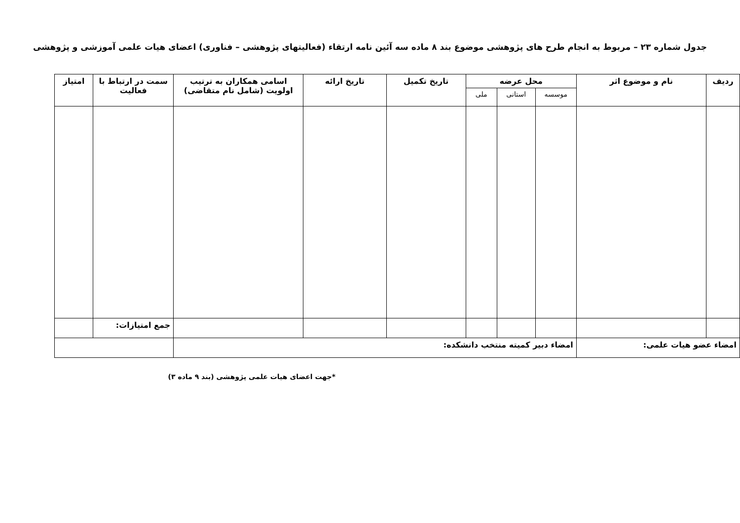جدول شماره ۲۳ – مربوط به انجام طرح های پژوهشی موضوع بند ۸ ماده سه آئین نامه ارتقاء (فعالیتهای پژوهشی – فناوری) اعضای هیات علمی آموزشی و پژوهشی
| ردیف | نام و موضوع اثر | محل عرضه | | | تاریخ تکمیل | تاریخ ارائه | اسامی همکاران به ترتیب اولویت (شامل نام متقاضی) | سمت در ارتباط با فعالیت | امتیاز |
| --- | --- | --- | --- | --- | --- | --- | --- | --- | --- |
| | | موسسه | استانی | ملی | | | | | |
| | | | | | | | | جمع امتیازات: | |
| امضاء عضو هیات علمی: | | امضاء دبیر کمیته منتخب دانشکده: | | | | | | | |
*جهت اعضای هیات علمی پژوهشی (بند ۹ ماده ۳)